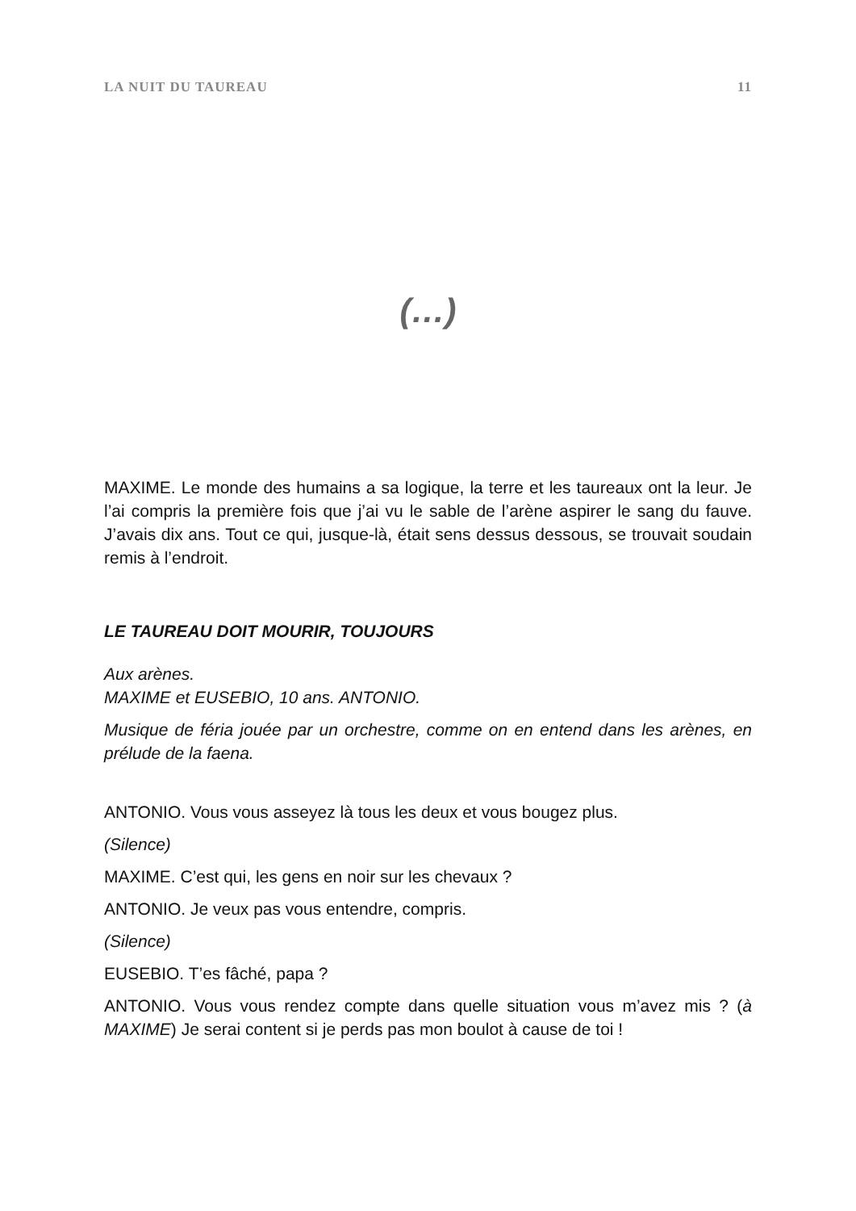LA NUIT DU TAUREAU 11
(…)
MAXIME. Le monde des humains a sa logique, la terre et les taureaux ont la leur. Je l’ai compris la première fois que j’ai vu le sable de l’arène aspirer le sang du fauve. J’avais dix ans. Tout ce qui, jusque-là, était sens dessus dessous, se trouvait soudain remis à l’endroit.
LE TAUREAU DOIT MOURIR, TOUJOURS
Aux arènes.
MAXIME et EUSEBIO, 10 ans. ANTONIO.
Musique de féria jouée par un orchestre, comme on en entend dans les arènes, en prélude de la faena.
ANTONIO. Vous vous asseyez là tous les deux et vous bougez plus.
(Silence)
MAXIME. C’est qui, les gens en noir sur les chevaux ?
ANTONIO. Je veux pas vous entendre, compris.
(Silence)
EUSEBIO. T’es fâché, papa ?
ANTONIO. Vous vous rendez compte dans quelle situation vous m’avez mis ? (à MAXIME) Je serai content si je perds pas mon boulot à cause de toi !